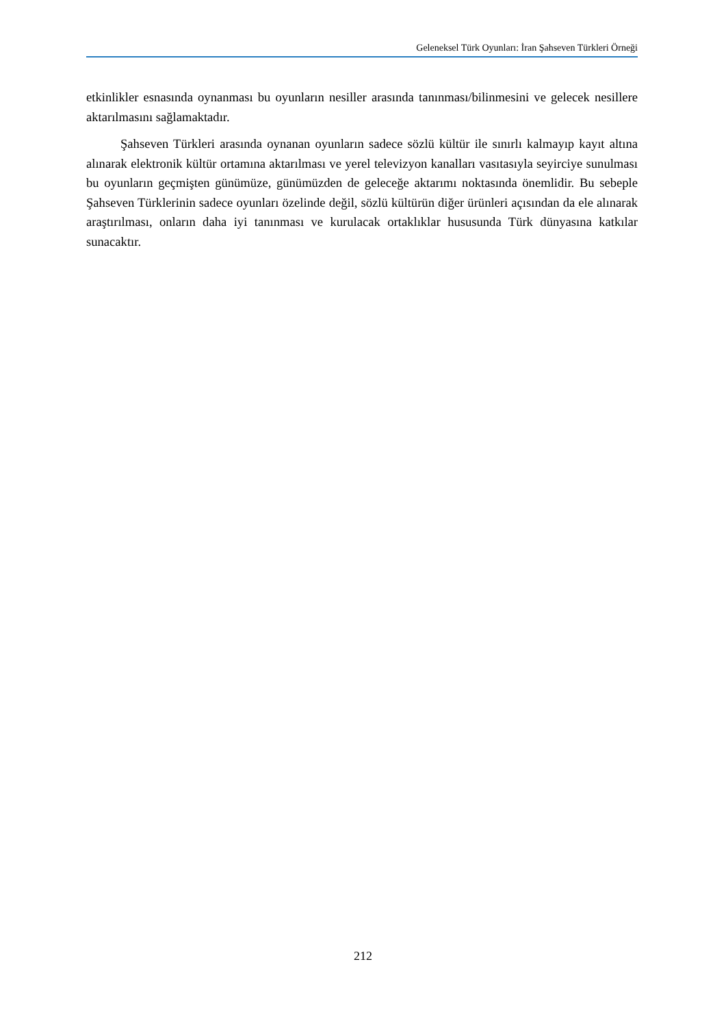Geleneksel Türk Oyunları: İran Şahseven Türkleri Örneği
etkinlikler esnasında oynanması bu oyunların nesiller arasında tanınması/bilinmesini ve gelecek nesillere aktarılmasını sağlamaktadır.
Şahseven Türkleri arasında oynanan oyunların sadece sözlü kültür ile sınırlı kalmayıp kayıt altına alınarak elektronik kültür ortamına aktarılması ve yerel televizyon kanalları vasıtasıyla seyirciye sunulması bu oyunların geçmişten günümüze, günümüzden de geleceğe aktarımı noktasında önemlidir. Bu sebeple Şahseven Türklerinin sadece oyunları özelinde değil, sözlü kültürün diğer ürünleri açısından da ele alınarak araştırılması, onların daha iyi tanınması ve kurulacak ortaklıklar hususunda Türk dünyasına katkılar sunacaktır.
212